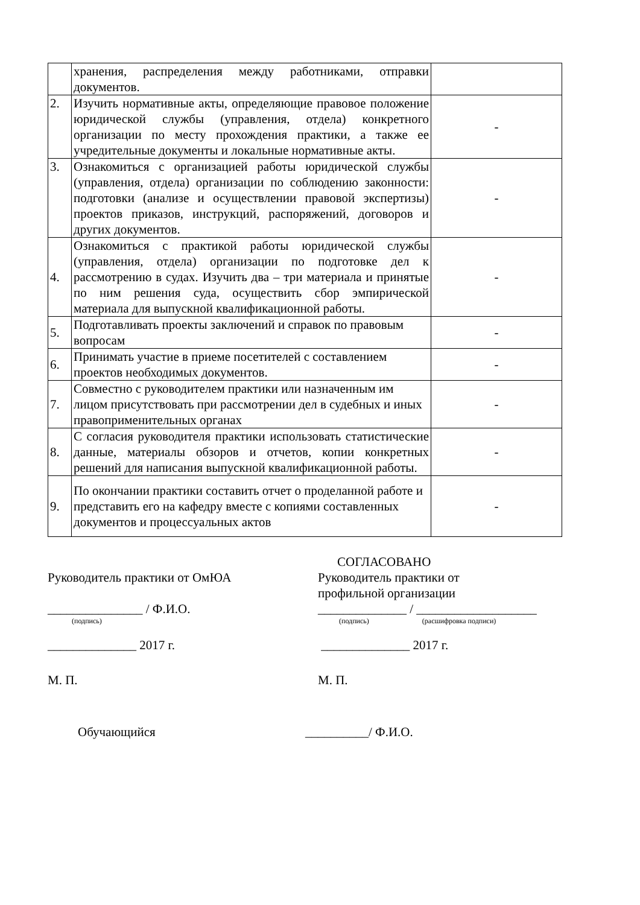| | хранения, распределения между работниками, отправки документов. | |
| 2. | Изучить нормативные акты, определяющие правовое положение юридической службы (управления, отдела) конкретного организации по месту прохождения практики, а также ее учредительные документы и локальные нормативные акты. | - |
| 3. | Ознакомиться с организацией работы юридической службы (управления, отдела) организации по соблюдению законности: подготовки (анализе и осуществлении правовой экспертизы) проектов приказов, инструкций, распоряжений, договоров и других документов. | - |
| 4. | Ознакомиться с практикой работы юридической службы (управления, отдела) организации по подготовке дел к рассмотрению в судах. Изучить два – три материала и принятые по ним решения суда, осуществить сбор эмпирической материала для выпускной квалификационной работы. | - |
| 5. | Подготавливать проекты заключений и справок по правовым вопросам | - |
| 6. | Принимать участие в приеме посетителей с составлением проектов необходимых документов. | - |
| 7. | Совместно с руководителем практики или назначенным им лицом присутствовать при рассмотрении дел в судебных и иных правоприменительных органах | - |
| 8. | С согласия руководителя практики использовать статистические данные, материалы обзоров и отчетов, копии конкретных решений для написания выпускной квалификационной работы. | - |
| 9. | По окончании практики составить отчет о проделанной работе и представить его на кафедру вместе с копиями составленных документов и процессуальных актов | - |
Руководитель практики от ОмЮА
_______________ / Ф.И.О.
(подпись)
______________ 2017 г.
М. П.
СОГЛАСОВАНО
Руководитель практики от
профильной организации
______________ / ___________________
(подпись) (расшифровка подписи)
______________ 2017 г.
М. П.
Обучающийся __________/ Ф.И.О.